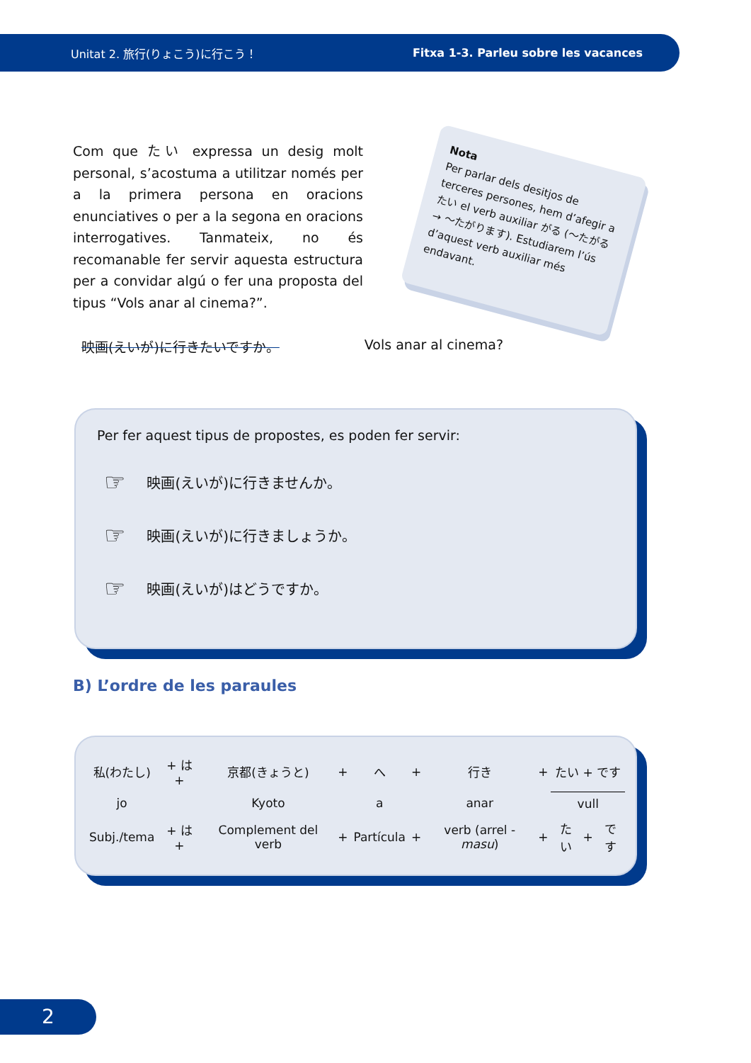Unitat 2. 旅行(りょこう)に行こう！ Fitxa 1-3. Parleu sobre les vacances
Com que たい expressa un desig molt personal, s’acostuma a utilitzar només per a la primera persona en oracions enunciatives o per a la segona en oracions interrogatives. Tanmateix, no és recomanable fer servir aquesta estructura per a convidar algú o fer una proposta del tipus “Vols anar al cinema?”.
Nota
Per parlar dels desitjos de terceres persones, hem d’afegir a たい el verb auxiliar がる (〜たがる → 〜たがります). Estudiarem l’ús d’aquest verb auxiliar més endavant.
映画(えいが)に行きたいですか。 Vols anar al cinema?
Per fer aquest tipus de propostes, es poden fer servir:
☞ 映画(えいが)に行きませんか。
☞ 映画(えいが)に行きましょうか。
☞ 映画(えいが)はどうですか。
B) L’ordre de les paraules
| 私(わたし) | + は + | 京都(きょうと) | + | へ | + | 行き | + | たい + です | | |
| jo | | Kyoto | | a | | anar | | vull | | |
| Subj./tema | + は + | Complement del verb | + | Partícula | + | verb (arrel - masu ) | + | たい | + | です |
2